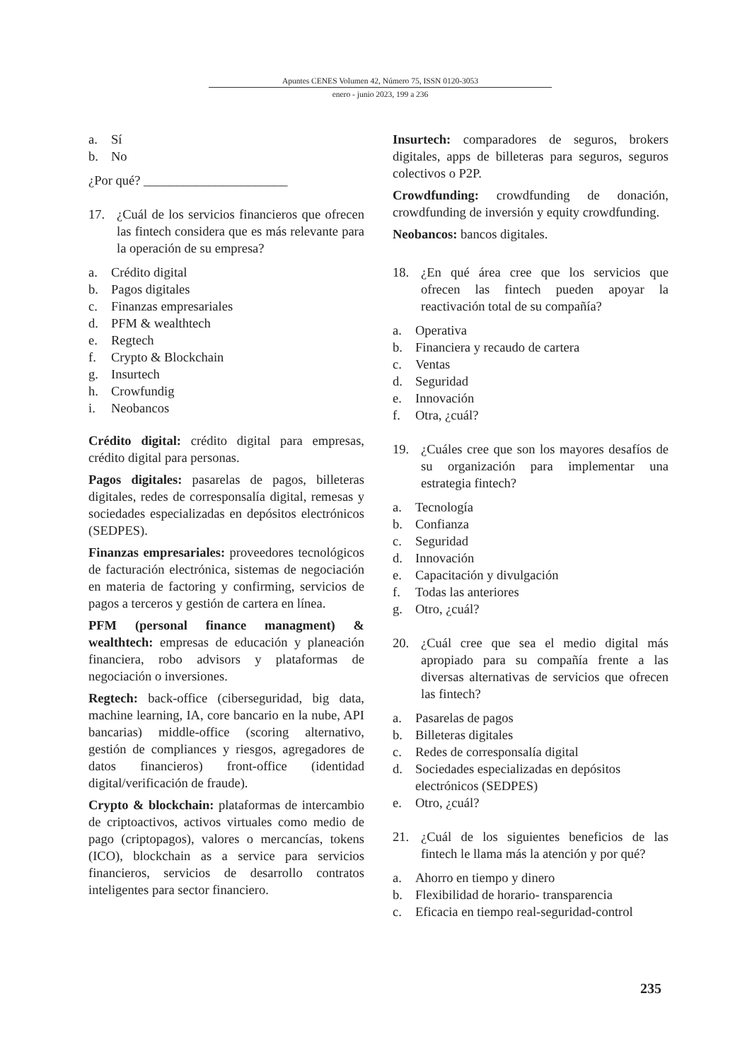Apuntes CENES Volumen 42, Número 75, ISSN 0120-3053
enero - junio 2023, 199 a 236
a. Sí
b. No
¿Por qué? ______________________
17. ¿Cuál de los servicios financieros que ofrecen las fintech considera que es más relevante para la operación de su empresa?
a. Crédito digital
b. Pagos digitales
c. Finanzas empresariales
d. PFM & wealthtech
e. Regtech
f. Crypto & Blockchain
g. Insurtech
h. Crowfundig
i. Neobancos
Crédito digital: crédito digital para empresas, crédito digital para personas.
Pagos digitales: pasarelas de pagos, billeteras digitales, redes de corresponsalía digital, remesas y sociedades especializadas en depósitos electrónicos (SEDPES).
Finanzas empresariales: proveedores tecnológicos de facturación electrónica, sistemas de negociación en materia de factoring y confirming, servicios de pagos a terceros y gestión de cartera en línea.
PFM (personal finance managment) & wealthtech: empresas de educación y planeación financiera, robo advisors y plataformas de negociación o inversiones.
Regtech: back-office (ciberseguridad, big data, machine learning, IA, core bancario en la nube, API bancarias) middle-office (scoring alternativo, gestión de compliances y riesgos, agregadores de datos financieros) front-office (identidad digital/verificación de fraude).
Crypto & blockchain: plataformas de intercambio de criptoactivos, activos virtuales como medio de pago (criptopagos), valores o mercancías, tokens (ICO), blockchain as a service para servicios financieros, servicios de desarrollo contratos inteligentes para sector financiero.
Insurtech: comparadores de seguros, brokers digitales, apps de billeteras para seguros, seguros colectivos o P2P.
Crowdfunding: crowdfunding de donación, crowdfunding de inversión y equity crowdfunding.
Neobancos: bancos digitales.
18. ¿En qué área cree que los servicios que ofrecen las fintech pueden apoyar la reactivación total de su compañía?
a. Operativa
b. Financiera y recaudo de cartera
c. Ventas
d. Seguridad
e. Innovación
f. Otra, ¿cuál?
19. ¿Cuáles cree que son los mayores desafíos de su organización para implementar una estrategia fintech?
a. Tecnología
b. Confianza
c. Seguridad
d. Innovación
e. Capacitación y divulgación
f. Todas las anteriores
g. Otro, ¿cuál?
20. ¿Cuál cree que sea el medio digital más apropiado para su compañía frente a las diversas alternativas de servicios que ofrecen las fintech?
a. Pasarelas de pagos
b. Billeteras digitales
c. Redes de corresponsalía digital
d. Sociedades especializadas en depósitos electrónicos (SEDPES)
e. Otro, ¿cuál?
21. ¿Cuál de los siguientes beneficios de las fintech le llama más la atención y por qué?
a. Ahorro en tiempo y dinero
b. Flexibilidad de horario- transparencia
c. Eficacia en tiempo real-seguridad-control
235